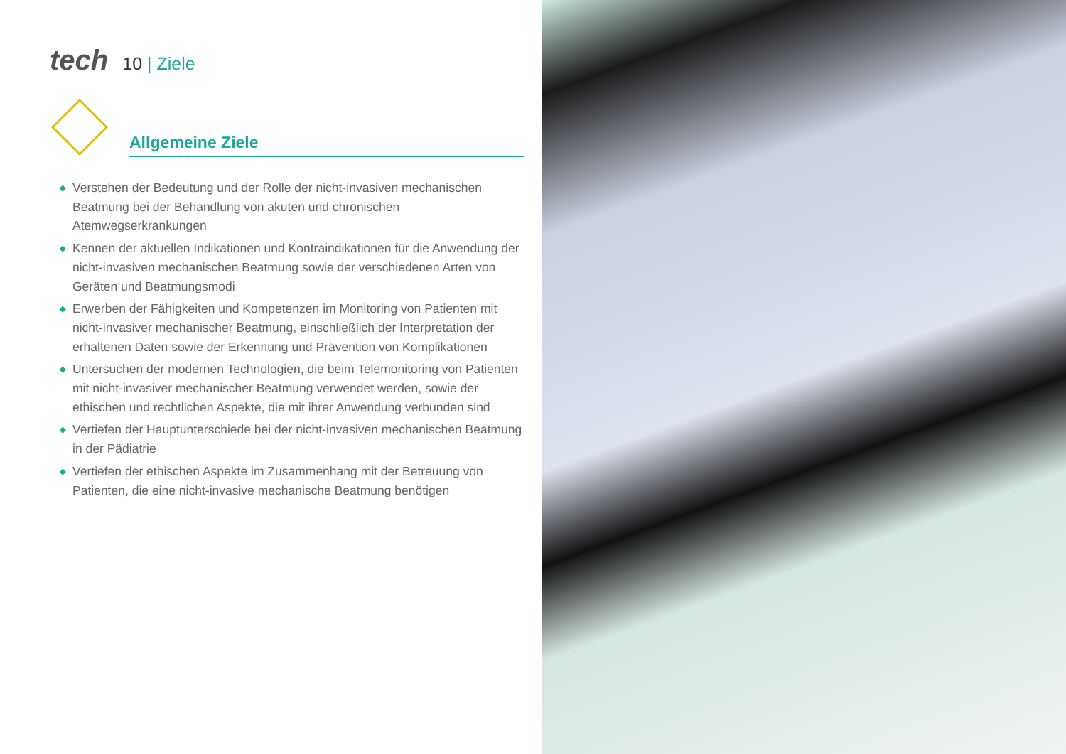tech
10 | Ziele
Allgemeine Ziele
◆ Verstehen der Bedeutung und der Rolle der nicht-invasiven mechanischen Beatmung bei der Behandlung von akuten und chronischen Atemwegserkrankungen
◆ Kennen der aktuellen Indikationen und Kontraindikationen für die Anwendung der nicht-invasiven mechanischen Beatmung sowie der verschiedenen Arten von Geräten und Beatmungsmodi
◆ Erwerben der Fähigkeiten und Kompetenzen im Monitoring von Patienten mit nicht-invasiver mechanischer Beatmung, einschließlich der Interpretation der erhaltenen Daten sowie der Erkennung und Prävention von Komplikationen
◆ Untersuchen der modernen Technologien, die beim Telemonitoring von Patienten mit nicht-invasiver mechanischer Beatmung verwendet werden, sowie der ethischen und rechtlichen Aspekte, die mit ihrer Anwendung verbunden sind
◆ Vertiefen der Hauptunterschiede bei der nicht-invasiven mechanischen Beatmung in der Pädiatrie
◆ Vertiefen der ethischen Aspekte im Zusammenhang mit der Betreuung von Patienten, die eine nicht-invasive mechanische Beatmung benötigen